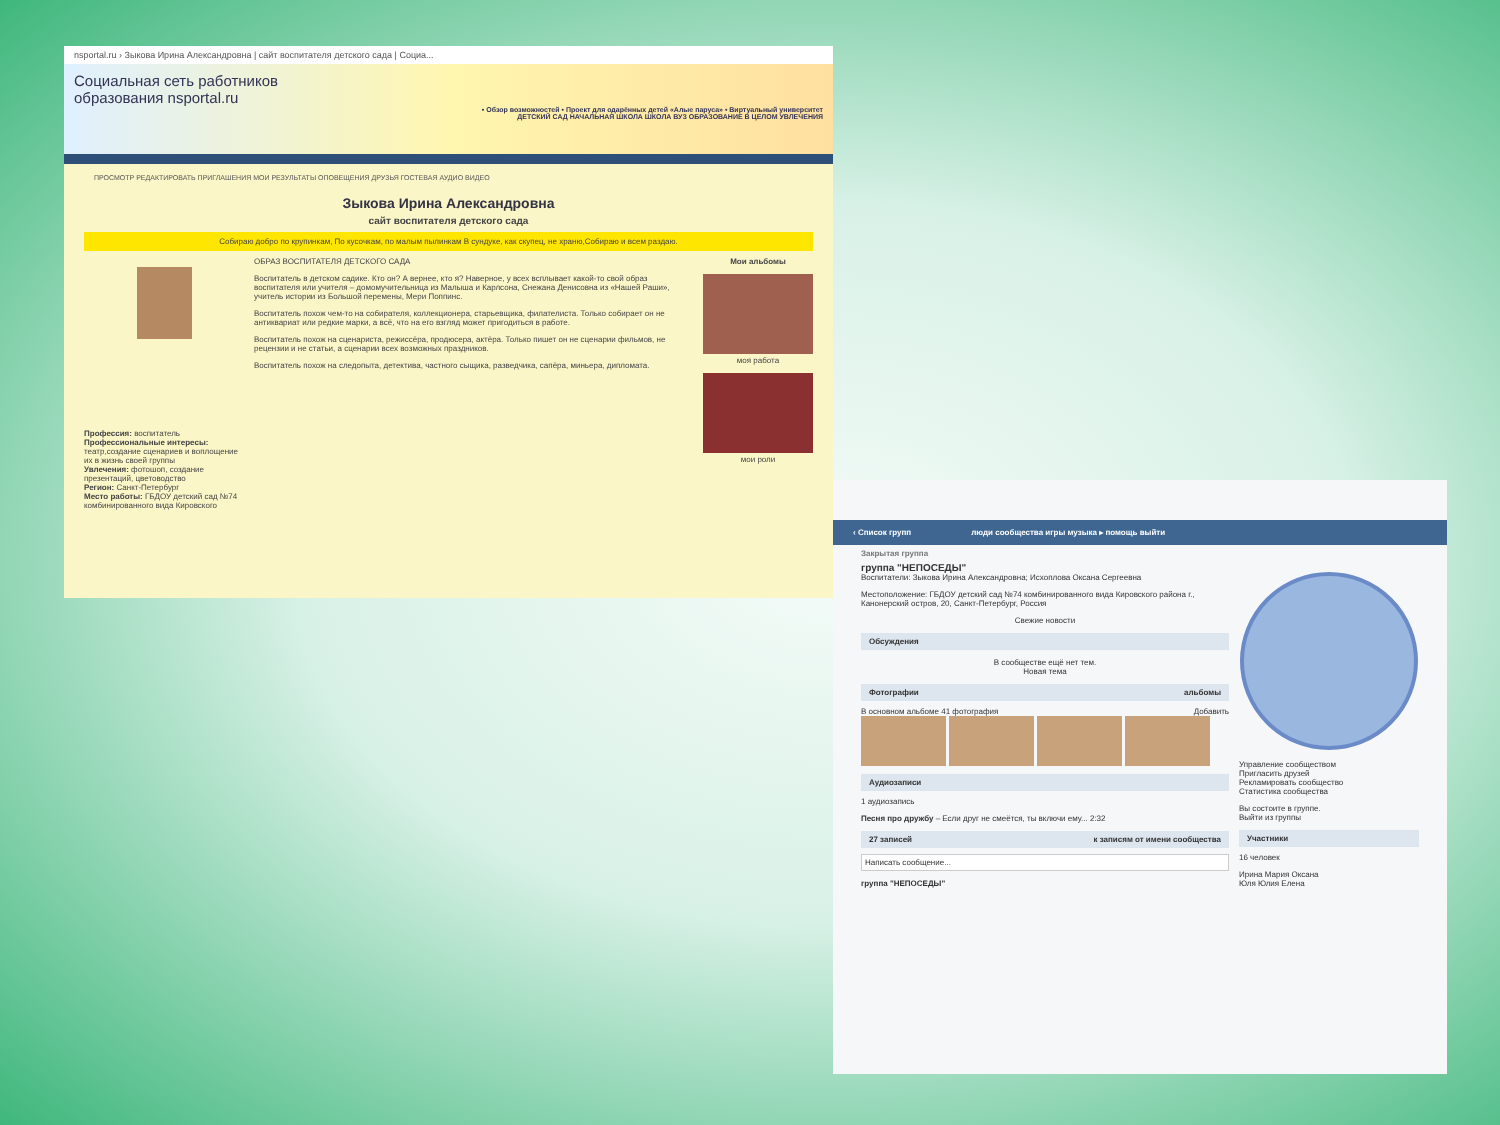nsportal.ru › Зыкова Ирина Александровна | сайт воспитателя детского сада | Социа...
Социальная сеть работников
образования nsportal.ru
• Обзор возможностей • Проект для одарённых детей «Алые паруса» • Виртуальный университет
ДЕТСКИЙ САД НАЧАЛЬНАЯ ШКОЛА ШКОЛА ВУЗ ОБРАЗОВАНИЕ В ЦЕЛОМ УВЛЕЧЕНИЯ
ПРОСМОТР РЕДАКТИРОВАТЬ ПРИГЛАШЕНИЯ МОИ РЕЗУЛЬТАТЫ ОПОВЕЩЕНИЯ ДРУЗЬЯ ГОСТЕВАЯ АУДИО ВИДЕО
Зыкова Ирина Александровна
сайт воспитателя детского сада
Собираю добро по крупинкам, По кусочкам, по малым пылинкам В сундуке, как скупец, не храню,Собираю и всем раздаю.
Профессия: воспитатель
Профессиональные интересы: театр,создание сценариев и воплощение их в жизнь своей группы
Увлечения: фотошоп, создание презентаций, цветоводство
Регион: Санкт-Петербург
Место работы: ГБДОУ детский сад №74 комбинированного вида Кировского
ОБРАЗ ВОСПИТАТЕЛЯ ДЕТСКОГО САДА
Воспитатель в детском садике. Кто он? А вернее, кто я? Наверное, у всех всплывает какой-то свой образ воспитателя или учителя – домомучительница из Малыша и Карлсона, Снежана Денисовна из «Нашей Раши», учитель истории из Большой перемены, Мери Поппинс.
Воспитатель похож чем-то на собирателя, коллекционера, старьевщика, филателиста. Только собирает он не антиквариат или редкие марки, а всё, что на его взгляд может пригодиться в работе.
Воспитатель похож на сценариста, режиссёра, продюсера, актёра. Только пишет он не сценарии фильмов, не рецензии и не статьи, а сценарии всех возможных праздников.
Воспитатель похож на следопыта, детектива, частного сыщика, разведчика, сапёра, миньера, дипломата.
Мои альбомы
моя работа
мои роли
‹ Список групп люди сообщества игры музыка ▸ помощь выйти
Закрытая группа
группа "НЕПОСЕДЫ"
Воспитатели: Зыкова Ирина Александровна; Исхоплова Оксана Сергеевна
Местоположение: ГБДОУ детский сад №74 комбинированного вида Кировского района г., Канонерский остров, 20, Санкт-Петербург, Россия
Свежие новости
Обсуждения
В сообществе ещё нет тем.
Новая тема
Фотографии альбомы
В основном альбоме 41 фотография Добавить
Аудиозаписи
1 аудиозапись
Песня про дружбу – Если друг не смеётся, ты включи ему... 2:32
27 записей к записям от имени сообщества
Написать сообщение...
группа "НЕПОСЕДЫ"
Управление сообществом
Пригласить друзей
Рекламировать сообщество
Статистика сообщества
Вы состоите в группе.
Выйти из группы
Участники
16 человек
Ирина Мария Оксана
Юля Юлия Елена